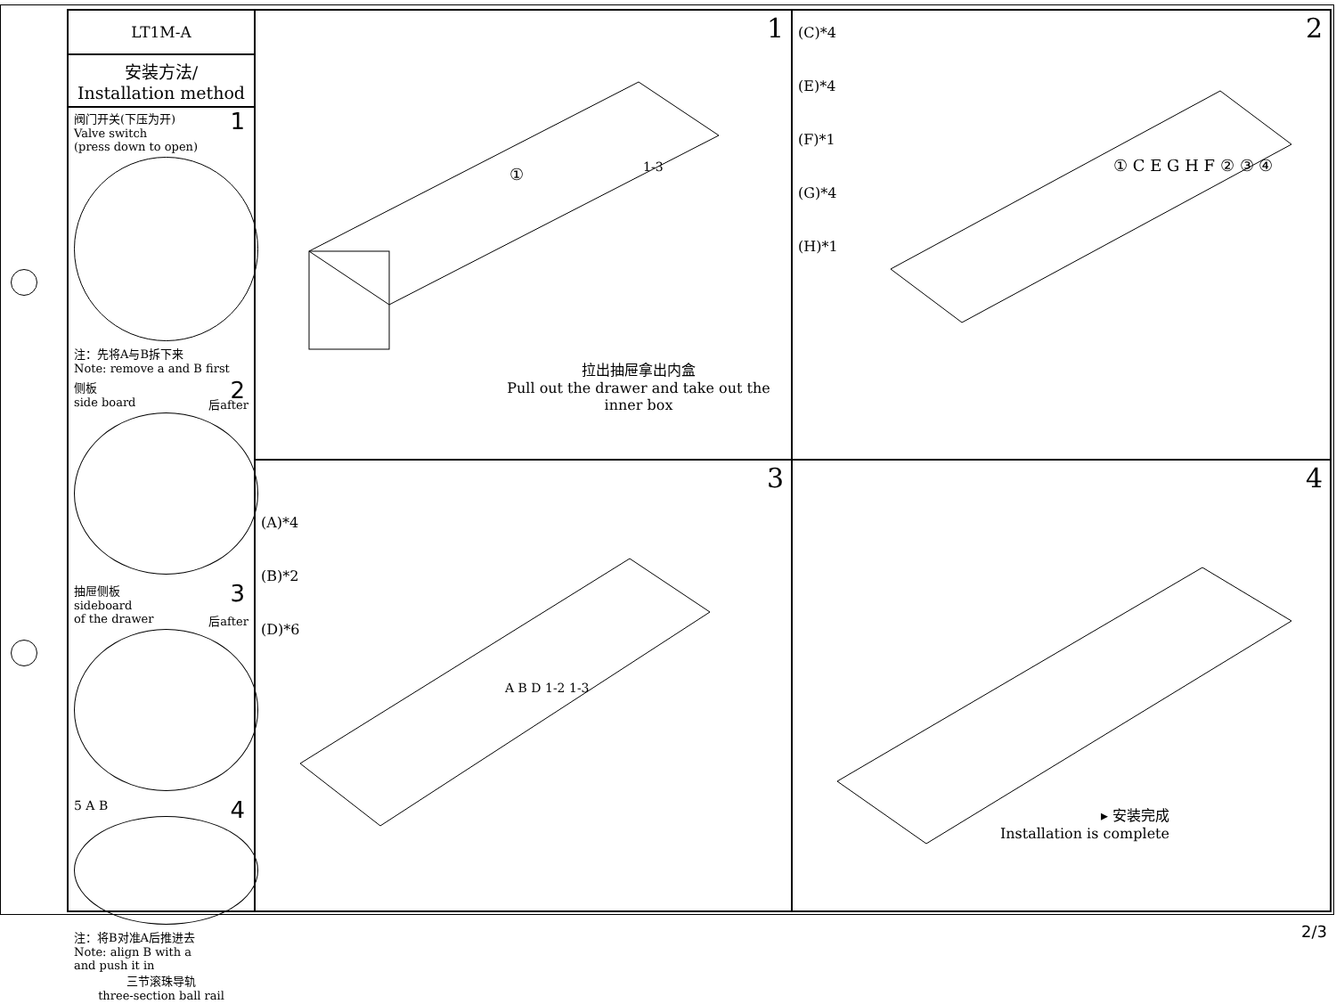LT1M-A
安装方法/
Installation method
1 阀门开关(下压为开)
Valve switch
(press down to open)
注：先将A与B拆下来
Note: remove a and B first
2 侧板
side board 后after
3 抽屉侧板
sideboard
of the drawer 后after
4
5 A B
注：将B对准A后推进去
Note: align B with a
and push it in
三节滚珠导轨
three-section ball rail
1
①
1-3
拉出抽屉拿出内盒
Pull out the drawer and take out the inner box
2
(C)*4
(E)*4
(F)*1
(G)*4
(H)*1
① C E G H F ② ③ ④
3
(A)*4
(B)*2
(D)*6
A B D 1-2 1-3
4
▸ 安装完成
Installation is complete
2/3